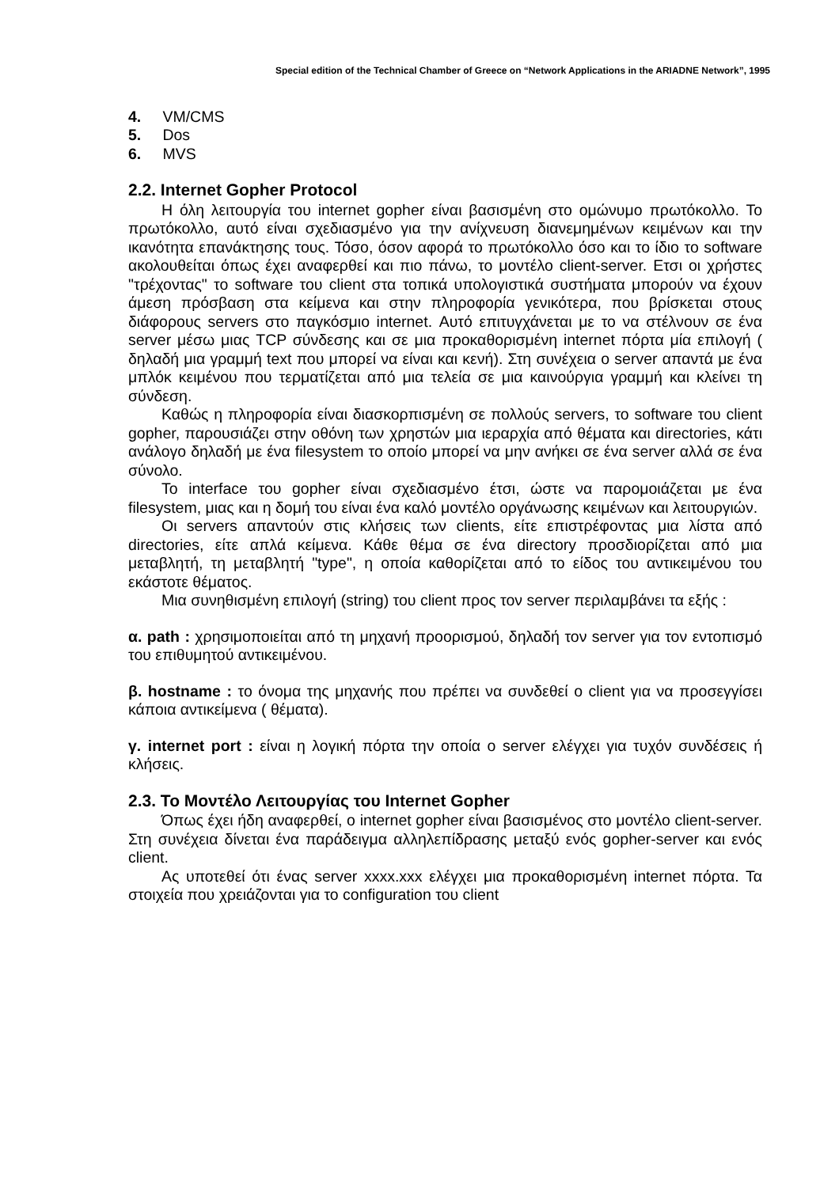Special edition of the Technical Chamber of Greece on “Network Applications in the ARIADNE Network”, 1995
4. VM/CMS
5. Dos
6. MVS
2.2. Internet Gopher Protocol
Η όλη λειτουργία του internet gopher είναι βασισμένη στο ομώνυμο πρωτόκολλο. Το πρωτόκολλο, αυτό είναι σχεδιασμένο για την ανίχνευση διανεμημένων κειμένων και την ικανότητα επανάκτησης τους. Τόσο, όσον αφορά το πρωτόκολλο όσο και το ίδιο το software ακολουθείται όπως έχει αναφερθεί και πιο πάνω, το μοντέλο client-server. Ετσι οι χρήστες "τρέχοντας" το software του client στα τοπικά υπολογιστικά συστήματα μπορούν να έχουν άμεση πρόσβαση στα κείμενα και στην πληροφορία γενικότερα, που βρίσκεται στους διάφορους servers στο παγκόσμιο internet. Αυτό επιτυγχάνεται με το να στέλνουν σε ένα server μέσω μιας TCP σύνδεσης και σε μια προκαθορισμένη internet πόρτα μία επιλογή ( δηλαδή μια γραμμή text που μπορεί να είναι και κενή). Στη συνέχεια ο server απαντά με ένα μπλόκ κειμένου που τερματίζεται από μια τελεία σε μια καινούργια γραμμή και κλείνει τη σύνδεση.
Καθώς η πληροφορία είναι διασκορπισμένη σε πολλούς servers, το software του client gopher, παρουσιάζει στην οθόνη των χρηστών μια ιεραρχία από θέματα και directories, κάτι ανάλογο δηλαδή με ένα filesystem το οποίο μπορεί να μην ανήκει σε ένα server αλλά σε ένα σύνολο.
Το interface του gopher είναι σχεδιασμένο έτσι, ώστε να παρομοιάζεται με ένα filesystem, μιας και η δομή του είναι ένα καλό μοντέλο οργάνωσης κειμένων και λειτουργιών.
Οι servers απαντούν στις κλήσεις των clients, είτε επιστρέφοντας μια λίστα από directories, είτε απλά κείμενα. Κάθε θέμα σε ένα directory προσδιορίζεται από μια μεταβλητή, τη μεταβλητή "type", η οποία καθορίζεται από το είδος του αντικειμένου του εκάστοτε θέματος.
Μια συνηθισμένη επιλογή (string) του client προς τον server περιλαμβάνει τα εξής :
α. path : χρησιμοποιείται από τη μηχανή προορισμού, δηλαδή τον server για τον εντοπισμό του επιθυμητού αντικειμένου.
β. hostname : το όνομα της μηχανής που πρέπει να συνδεθεί ο client για να προσεγγίσει κάποια αντικείμενα ( θέματα).
γ. internet port : είναι η λογική πόρτα την οποία ο server ελέγχει για τυχόν συνδέσεις ή κλήσεις.
2.3. Το Μοντέλο Λειτουργίας του Internet Gopher
Όπως έχει ήδη αναφερθεί, ο internet gopher είναι βασισμένος στο μοντέλο client-server. Στη συνέχεια δίνεται ένα παράδειγμα αλληλεπίδρασης μεταξύ ενός gopher-server και ενός client.
Ας υποτεθεί ότι ένας server xxxx.xxx ελέγχει μια προκαθορισμένη internet πόρτα. Τα στοιχεία που χρειάζονται για το configuration του client